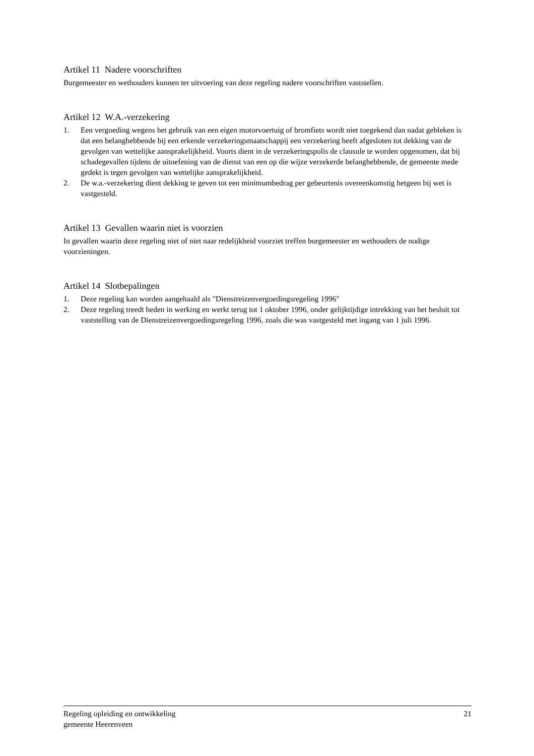Artikel 11 Nadere voorschriften
Burgemeester en wethouders kunnen ter uitvoering van deze regeling nadere voorschriften vaststellen.
Artikel 12 W.A.-verzekering
1. Een vergoeding wegens het gebruik van een eigen motorvoertuig of bromfiets wordt niet toegekend dan nadat gebleken is dat een belanghebbende bij een erkende verzekeringsmaatschappij een verzekering heeft afgesloten tot dekking van de gevolgen van wettelijke aansprakelijkheid. Voorts dient in de verzekeringspolis de clausule te worden opgenomen, dat bij schadegevallen tijdens de uitoefening van de dienst van een op die wijze verzekerde belanghebbende, de gemeente mede gedekt is tegen gevolgen van wettelijke aansprakelijkheid.
2. De w.a.-verzekering dient dekking te geven tot een minimumbedrag per gebeurtenis overeenkomstig hetgeen bij wet is vastgesteld.
Artikel 13 Gevallen waarin niet is voorzien
In gevallen waarin deze regeling niet of niet naar redelijkheid voorziet treffen burgemeester en wethouders de nodige voorzieningen.
Artikel 14 Slotbepalingen
1. Deze regeling kan worden aangehaald als "Dienstreizenvergoedingsregeling 1996"
2. Deze regeling treedt heden in werking en werkt terug tot 1 oktober 1996, onder gelijktijdige intrekking van het besluit tot vaststelling van de Dienstreizenvergoedingsregeling 1996, zoals die was vastgesteld met ingang van 1 juli 1996.
Regeling opleiding en ontwikkeling
gemeente Heerenveen
21